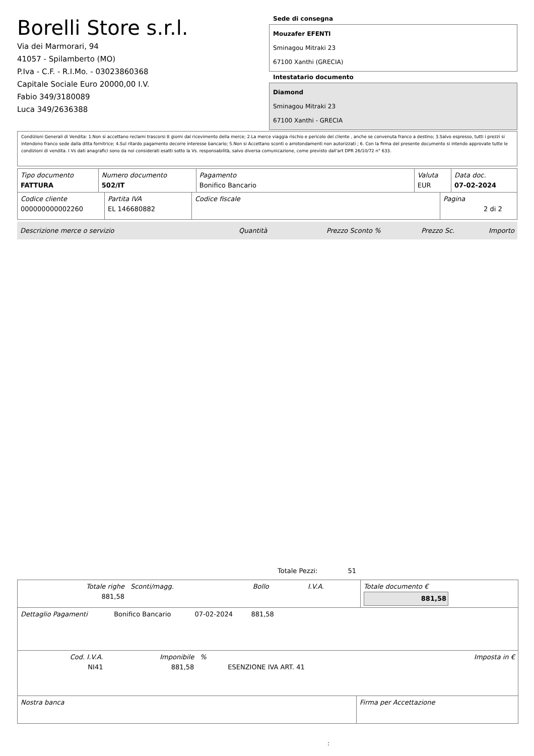Borelli Store s.r.l.
Via dei Marmorari, 94
41057 - Spilamberto (MO)
P.Iva - C.F. - R.I.Mo. - 03023860368
Capitale Sociale Euro 20000,00 I.V.
Fabio 349/3180089
Luca 349/2636388
Sede di consegna
Mouzafer EFENTI
Sminagou Mitraki 23
67100 Xanthi (GRECIA)
Intestatario documento
Diamond
Sminagou Mitraki 23
67100 Xanthi - GRECIA
Condizioni Generali di Vendita: 1.Non si accettano reclami trascorsi 8 giorni dal ricevimento della merce; 2.La merce viaggia rischio e pericolo del cliente , anche se convenuta franco a destino; 3.Salvo espresso, tutti i prezzi si intendono franco sede dalla ditta fornitrice; 4.Sul ritardo pagamento decorre interesse bancario; 5.Non si Accettano sconti o arrotondamenti non autorizzati ; 6. Con la firma del presente documento si intendo approvate tutte le condizioni di vendita. I Vs dati anagrafici sono da noi considerati esatti sotto la Vs. responsabilità, salvo diversa comunicazione, come previsto dall'art DPR 26/10/72 n° 633.
| Tipo documento FATTURA | Numero documento 502/IT | Pagamento Bonifico Bancario | Valuta EUR | Data doc. 07-02-2024 |
| Codice cliente 000000000002260 | Partita IVA EL 146680882 | Codice fiscale | Pagina 2 di 2 |
| Descrizione merce o servizio | Quantità | Prezzo Sconto % | Prezzo Sc. | Importo |
Totale Pezzi: 51
| Totale righe 881,58 | Sconti/magg. | Bollo | I.V.A. | Totale documento € 881,58 |
| Dettaglio Pagamenti | Bonifico Bancario | 07-02-2024 | 881,58 | |
| Cod. I.V.A. NI41 | Imponibile 881,58 | % | ESENZIONE IVA ART. 41 | Imposta in € |
| Nostra banca | Firma per Accettazione |
: